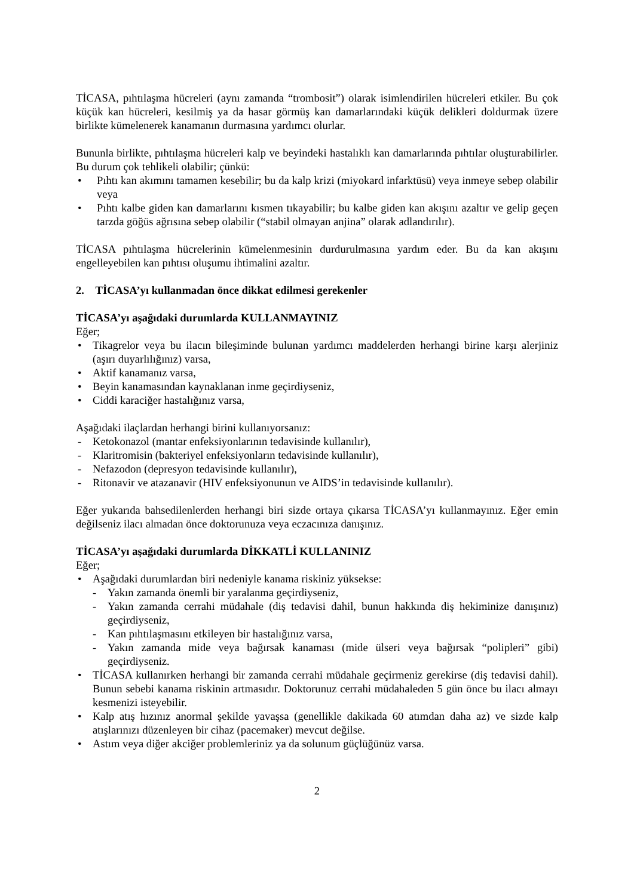TİCASA, pıhtılaşma hücreleri (aynı zamanda “trombosit”) olarak isimlendirilen hücreleri etkiler. Bu çok küçük kan hücreleri, kesilmiş ya da hasar görmüş kan damarlarındaki küçük delikleri doldurmak üzere birlikte kümelenerek kanamanın durmasına yardımcı olurlar.
Bununla birlikte, pıhtılaşma hücreleri kalp ve beyindeki hastalıklı kan damarlarında pıhtılar oluşturabilirler. Bu durum çok tehlikeli olabilir; çünkü:
• Pıhtı kan akımını tamamen kesebilir; bu da kalp krizi (miyokard infarktüsü) veya inmeye sebep olabilir veya
• Pıhtı kalbe giden kan damarlarını kısmen tıkayabilir; bu kalbe giden kan akışını azaltır ve gelip geçen tarzda göğüs ağrısına sebep olabilir (“stabil olmayan anjina” olarak adlandırılır).
TİCASA pıhtılaşma hücrelerinin kümelenmesinin durdurulmasına yardım eder. Bu da kan akışını engelleyebilen kan pıhtısı oluşumu ihtimalini azaltır.
2. TİCASA’yı kullanmadan önce dikkat edilmesi gerekenler
TİCASA’yı aşağıdaki durumlarda KULLANMAYINIZ
Eğer;
• Tikagrelor veya bu ilacın bileşiminde bulunan yardımcı maddelerden herhangi birine karşı alerjiniz (aşırı duyarlılığınız) varsa,
• Aktif kanamanız varsa,
• Beyin kanamasından kaynaklanan inme geçirdiyseniz,
• Ciddi karaciğer hastalığınız varsa,
Aşağıdaki ilaçlardan herhangi birini kullanıyorsanız:
- Ketokonazol (mantar enfeksiyonlarının tedavisinde kullanılır),
- Klaritromisin (bakteriyel enfeksiyonların tedavisinde kullanılır),
- Nefazodon (depresyon tedavisinde kullanılır),
- Ritonavir ve atazanavir (HIV enfeksiyonunun ve AIDS’in tedavisinde kullanılır).
Eğer yukarıda bahsedilenlerden herhangi biri sizde ortaya çıkarsa TİCASA’yı kullanmayınız. Eğer emin değilseniz ilacı almadan önce doktorunuza veya eczacınıza danışınız.
TİCASA’yı aşağıdaki durumlarda DİKKATLİ KULLANINIZ
Eğer;
• Aşağıdaki durumlardan biri nedeniyle kanama riskiniz yüksekse:
- Yakın zamanda önemli bir yaralanma geçirdiyseniz,
- Yakın zamanda cerrahi müdahale (diş tedavisi dahil, bunun hakkında diş hekiminize danışınız) geçirdiyseniz,
- Kan pıhtılaşmasını etkileyen bir hastalığınız varsa,
- Yakın zamanda mide veya bağırsak kanaması (mide ülseri veya bağırsak “polipleri” gibi) geçirdiyseniz.
• TİCASA kullanırken herhangi bir zamanda cerrahi müdahale geçirmeniz gerekirse (diş tedavisi dahil). Bunun sebebi kanama riskinin artmasıdır. Doktorunuz cerrahi müdahaleden 5 gün önce bu ilacı almayı kesmenizi isteyebilir.
• Kalp atış hızınız anormal şekilde yavaşsa (genellikle dakikada 60 atımdan daha az) ve sizde kalp atışlarınızı düzenleyen bir cihaz (pacemaker) mevcut değilse.
• Astım veya diğer akciğer problemleriniz ya da solunum güçlüğünüz varsa.
2